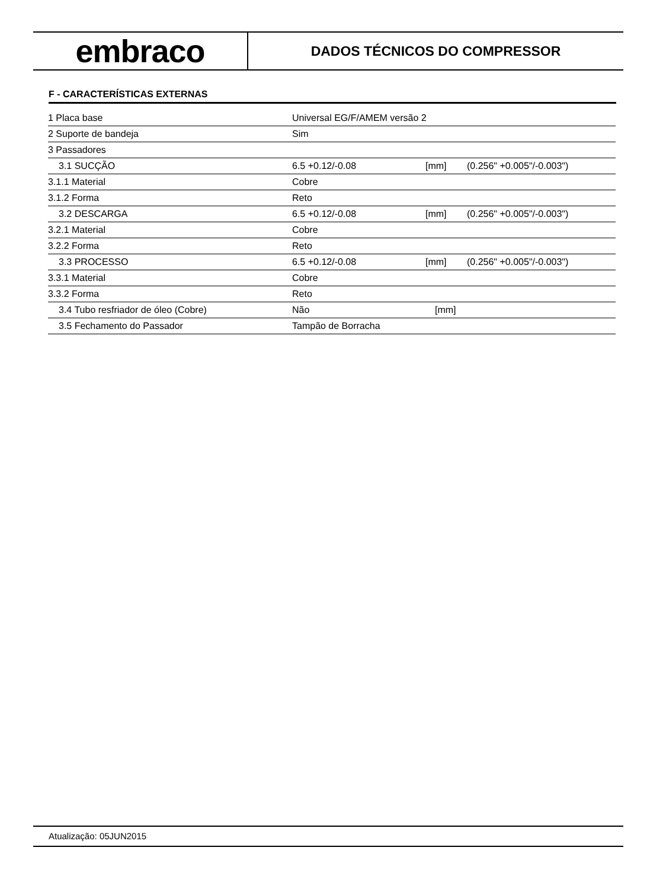embraco
DADOS TÉCNICOS DO COMPRESSOR
F - CARACTERÍSTICAS EXTERNAS
| 1 Placa base | Universal EG/F/AMEM versão 2 | | |
| 2 Suporte de bandeja | Sim | | |
| 3 Passadores | | | |
| 3.1 SUCÇÃO | 6.5 +0.12/-0.08 | [mm] | (0.256" +0.005"/-0.003") |
| 3.1.1 Material | Cobre | | |
| 3.1.2 Forma | Reto | | |
| 3.2 DESCARGA | 6.5 +0.12/-0.08 | [mm] | (0.256" +0.005"/-0.003") |
| 3.2.1 Material | Cobre | | |
| 3.2.2 Forma | Reto | | |
| 3.3 PROCESSO | 6.5 +0.12/-0.08 | [mm] | (0.256" +0.005"/-0.003") |
| 3.3.1 Material | Cobre | | |
| 3.3.2 Forma | Reto | | |
| 3.4 Tubo resfriador de óleo (Cobre) | Não | [mm] | |
| 3.5 Fechamento do Passador | Tampão de Borracha | | |
Atualização: 05JUN2015